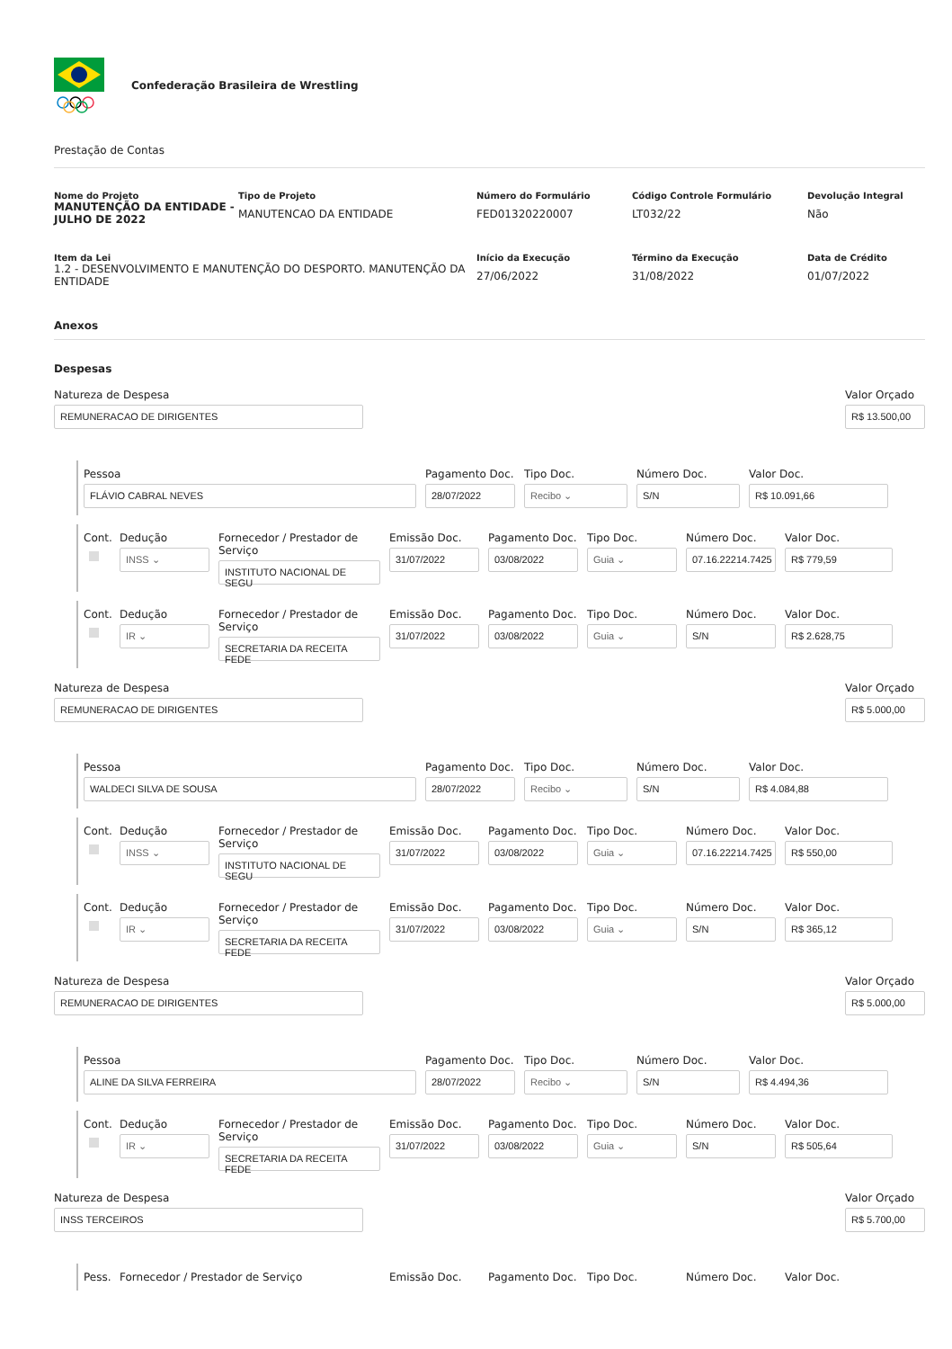Confederação Brasileira de Wrestling
Prestação de Contas
Nome do Projeto
MANUTENÇÃO DA ENTIDADE - JULHO DE 2022
Tipo de Projeto
MANUTENCAO DA ENTIDADE
Número do Formulário
FED01320220007
Código Controle Formulário
LT032/22
Devolução Integral
Não
Item da Lei
1.2 - DESENVOLVIMENTO E MANUTENÇÃO DO DESPORTO. MANUTENÇÃO DA ENTIDADE
Início da Execução
27/06/2022
Término da Execução
31/08/2022
Data de Crédito
01/07/2022
Anexos
Despesas
Natureza de Despesa
REMUNERACAO DE DIRIGENTES
Valor Orçado
R$ 13.500,00
Pessoa
FLÁVIO CABRAL NEVES
Pagamento Doc.
28/07/2022
Tipo Doc.
Recibo ⌄
Número Doc.
S/N
Valor Doc.
R$ 10.091,66
Cont.
Dedução
INSS ⌄
Fornecedor / Prestador de Serviço
INSTITUTO NACIONAL DE SEGU
Emissão Doc.
31/07/2022
Pagamento Doc.
03/08/2022
Tipo Doc.
Guia ⌄
Número Doc.
07.16.22214.7425
Valor Doc.
R$ 779,59
Cont.
Dedução
IR ⌄
Fornecedor / Prestador de Serviço
SECRETARIA DA RECEITA FEDE
Emissão Doc.
31/07/2022
Pagamento Doc.
03/08/2022
Tipo Doc.
Guia ⌄
Número Doc.
S/N
Valor Doc.
R$ 2.628,75
Natureza de Despesa
REMUNERACAO DE DIRIGENTES
Valor Orçado
R$ 5.000,00
Pessoa
WALDECI SILVA DE SOUSA
Pagamento Doc.
28/07/2022
Tipo Doc.
Recibo ⌄
Número Doc.
S/N
Valor Doc.
R$ 4.084,88
Cont.
Dedução
INSS ⌄
Fornecedor / Prestador de Serviço
INSTITUTO NACIONAL DE SEGU
Emissão Doc.
31/07/2022
Pagamento Doc.
03/08/2022
Tipo Doc.
Guia ⌄
Número Doc.
07.16.22214.7425
Valor Doc.
R$ 550,00
Cont.
Dedução
IR ⌄
Fornecedor / Prestador de Serviço
SECRETARIA DA RECEITA FEDE
Emissão Doc.
31/07/2022
Pagamento Doc.
03/08/2022
Tipo Doc.
Guia ⌄
Número Doc.
S/N
Valor Doc.
R$ 365,12
Natureza de Despesa
REMUNERACAO DE DIRIGENTES
Valor Orçado
R$ 5.000,00
Pessoa
ALINE DA SILVA FERREIRA
Pagamento Doc.
28/07/2022
Tipo Doc.
Recibo ⌄
Número Doc.
S/N
Valor Doc.
R$ 4.494,36
Cont.
Dedução
IR ⌄
Fornecedor / Prestador de Serviço
SECRETARIA DA RECEITA FEDE
Emissão Doc.
31/07/2022
Pagamento Doc.
03/08/2022
Tipo Doc.
Guia ⌄
Número Doc.
S/N
Valor Doc.
R$ 505,64
Natureza de Despesa
INSS TERCEIROS
Valor Orçado
R$ 5.700,00
Pess.
Fornecedor / Prestador de Serviço
Emissão Doc.
Pagamento Doc.
Tipo Doc.
Número Doc.
Valor Doc.